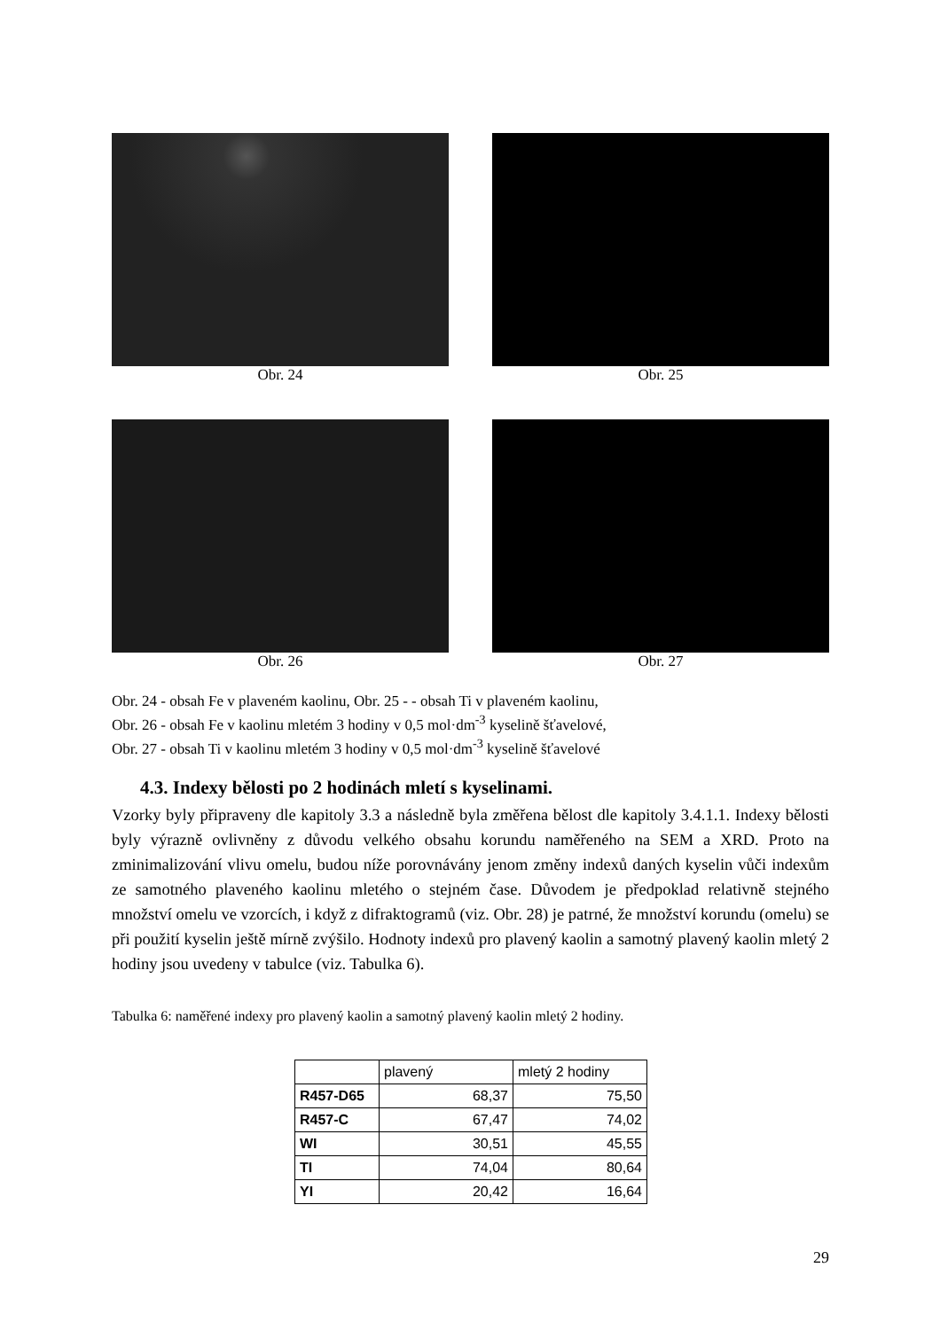Obr. 24 Obr. 25
Obr. 26 Obr. 27
Obr. 24 - obsah Fe v plaveném kaolinu, Obr. 25 - - obsah Ti v plaveném kaolinu,
Obr. 26 - obsah Fe v kaolinu mletém 3 hodiny v 0,5 mol·dm<sup>-3</sup> kyselině šťavelové,
Obr. 27 - obsah Ti v kaolinu mletém 3 hodiny v 0,5 mol·dm<sup>-3</sup> kyselině šťavelové
4.3. Indexy bělosti po 2 hodinách mletí s kyselinami.
Vzorky byly připraveny dle kapitoly 3.3 a následně byla změřena bělost dle kapitoly 3.4.1.1. Indexy bělosti byly výrazně ovlivněny z důvodu velkého obsahu korundu naměřeného na SEM a XRD. Proto na zminimalizování vlivu omelu, budou níže porovnávány jenom změny indexů daných kyselin vůči indexům ze samotného plaveného kaolinu mletého o stejném čase. Důvodem je předpoklad relativně stejného množství omelu ve vzorcích, i když z difraktogramů (viz. Obr. 28) je patrné, že množství korundu (omelu) se při použití kyselin ještě mírně zvýšilo. Hodnoty indexů pro plavený kaolin a samotný plavený kaolin mletý 2 hodiny jsou uvedeny v tabulce (viz. Tabulka 6).
Tabulka 6: naměřené indexy pro plavený kaolin a samotný plavený kaolin mletý 2 hodiny.
| | plavený | mletý 2 hodiny |
| R457-D65 | 68,37 | 75,50 |
| R457-C | 67,47 | 74,02 |
| WI | 30,51 | 45,55 |
| TI | 74,04 | 80,64 |
| YI | 20,42 | 16,64 |
29